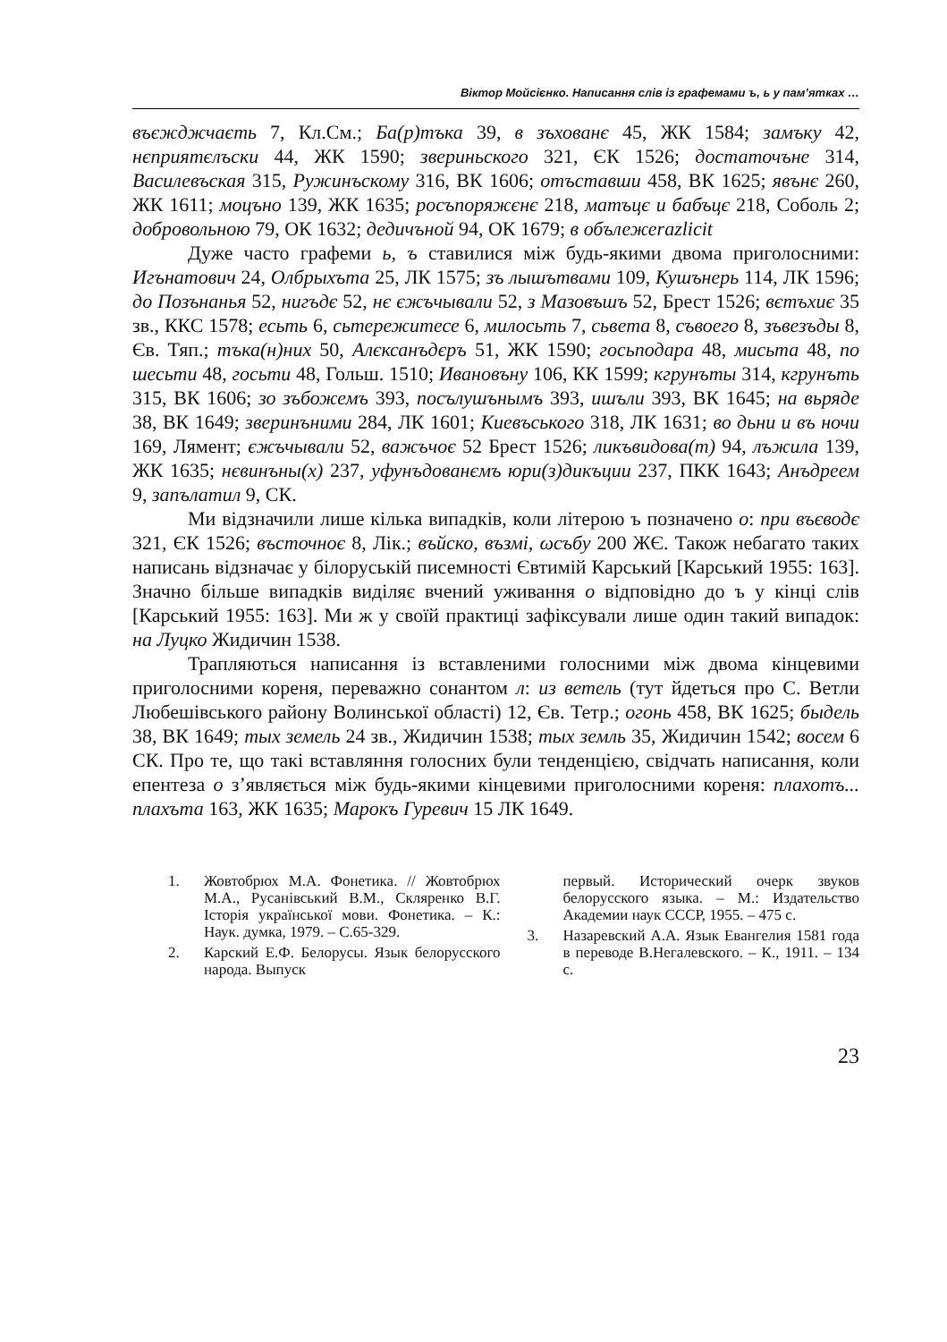Віктор Мойсієнко. Написання слів із графемами ъ, ь у пам’ятках …
въєжджчаєть 7, Кл.См.; Ба(р)тъка 39, в зъхованє 45, ЖК 1584; замъку 42, нєприятєлъски 44, ЖК 1590; звериньского 321, ЄК 1526; достаточъне 314, Василевъская 315, Ружинъскому 316, ВК 1606; отъставши 458, ВК 1625; явънє 260, ЖК 1611; моцъно 139, ЖК 1635; росъпоряжєнє 218, матъцє и бабъцє 218, Соболь 2; добровольною 79, ОК 1632; дедичъной 94, ОК 1679; в обълежеrazlicit
Дуже часто графеми ь, ъ ставилися між будь-якими двома приголосними: Игънатович 24, Олбрыхъта 25, ЛК 1575; зъ лышътвами 109, Кушънерь 114, ЛК 1596; до Позънанья 52, нигъдє 52, нє єжъчывали 52, з Мазовъшъ 52, Брест 1526; вєтъхиє 35 зв., ККС 1578; есьть 6, сьтережитесе 6, милосьть 7, сьвета 8, съвоего 8, зъвезъды 8, Єв. Тяп.; тъка(н)них 50, Алєксанъдєръ 51, ЖК 1590; госьподара 48, мисьта 48, по шесьти 48, госьти 48, Гольш. 1510; Ивановъну 106, КК 1599; кгрунъты 314, кгрунъть 315, ВК 1606; зо зъбожемъ 393, посълушънымъ 393, ишъли 393, ВК 1645; на вьряде 38, ВК 1649; зверинъними 284, ЛК 1601; Киевъськогo 318, ЛК 1631; во дьни и въ ночи 169, Лямент; єжъчывали 52, важъчоє 52 Брест 1526; ликъвидова(т) 94, лъжила 139, ЖК 1635; нєвинъны(х) 237, уфунъдованємъ юри(з)дикъции 237, ПКК 1643; Анъдреем 9, запълатил 9, СК.
Ми відзначили лише кілька випадків, коли літерою ъ позначено о: при въєводє 321, ЄК 1526; въсточноє 8, Лік.; въйско, възмі, ωсъбу 200 ЖЄ. Також небагато таких написань відзначає у білоруській писемності Євтимій Карський [Карський 1955: 163]. Значно більше випадків виділяє вчений уживання о відповідно до ъ у кінці слів [Карський 1955: 163]. Ми ж у своїй практиці зафіксували лише один такий випадок: на Луцко Жидичин 1538.
Трапляються написання із вставленими голосними між двома кінцевими приголосними кореня, переважно сонантом л: из ветель (тут йдеться про С. Ветли Любешівського району Волинської області) 12, Єв. Тетр.; огонь 458, ВК 1625; быдель 38, ВК 1649; тых земель 24 зв., Жидичин 1538; тых земль 35, Жидичин 1542; восем 6 СК. Про те, що такі вставляння голосних були тенденцією, свідчать написання, коли епентеза о з’являється між будь-якими кінцевими приголосними кореня: плахотъ... плахъта 163, ЖК 1635; Марокъ Гуревич 15 ЛК 1649.
1. Жовтобрюх М.А. Фонетика. // Жовтобрюх М.А., Русанівський В.М., Скляренко В.Г. Історія української мови. Фонетика. – К.: Наук. думка, 1979. – С.65-329.
2. Карский Е.Ф. Белорусы. Язык белорусского народа. Выпуск
первый. Исторический очерк звуков белорусского языка. – М.: Издательство Академии наук СССР, 1955. – 475 с.
3. Назаревский А.А. Язык Евангелия 1581 года в переводе В.Негалевского. – К., 1911. – 134 с.
23